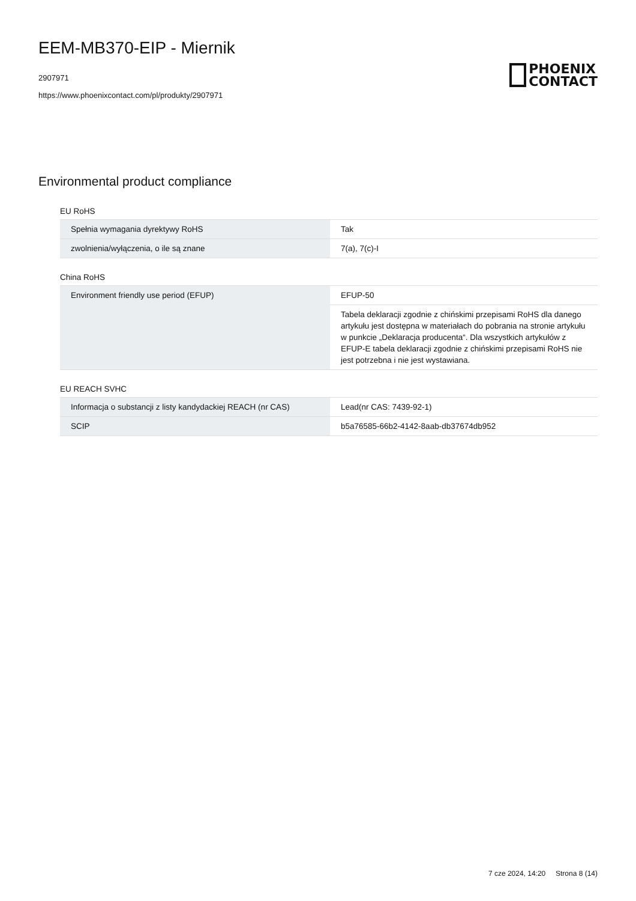EEM-MB370-EIP - Miernik
2907971
https://www.phoenixcontact.com/pl/produkty/2907971
PHOENIX
CONTACT
Environmental product compliance
EU RoHS
| Spełnia wymagania dyrektywy RoHS | Tak |
| zwolnienia/wyłączenia, o ile są znane | 7(a), 7(c)-I |
China RoHS
| Environment friendly use period (EFUP) | EFUP-50 |
| | Tabela deklaracji zgodnie z chińskimi przepisami RoHS dla danego artykułu jest dostępna w materiałach do pobrania na stronie artykułu w punkcie „Deklaracja producenta“. Dla wszystkich artykułów z EFUP-E tabela deklaracji zgodnie z chińskimi przepisami RoHS nie jest potrzebna i nie jest wystawiana. |
EU REACH SVHC
| Informacja o substancji z listy kandydackiej REACH (nr CAS) | Lead(nr CAS: 7439-92-1) |
| SCIP | b5a76585-66b2-4142-8aab-db37674db952 |
7 cze 2024, 14:20 Strona 8 (14)